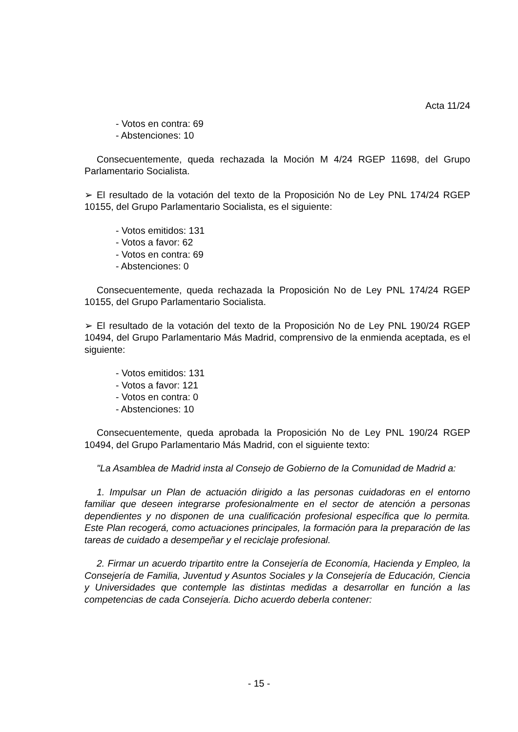Acta 11/24
- Votos en contra: 69
- Abstenciones: 10
Consecuentemente, queda rechazada la Moción M 4/24 RGEP 11698, del Grupo Parlamentario Socialista.
➢ El resultado de la votación del texto de la Proposición No de Ley PNL 174/24 RGEP 10155, del Grupo Parlamentario Socialista, es el siguiente:
- Votos emitidos: 131
- Votos a favor: 62
- Votos en contra: 69
- Abstenciones: 0
Consecuentemente, queda rechazada la Proposición No de Ley PNL 174/24 RGEP 10155, del Grupo Parlamentario Socialista.
➢ El resultado de la votación del texto de la Proposición No de Ley PNL 190/24 RGEP 10494, del Grupo Parlamentario Más Madrid, comprensivo de la enmienda aceptada, es el siguiente:
- Votos emitidos: 131
- Votos a favor: 121
- Votos en contra: 0
- Abstenciones: 10
Consecuentemente, queda aprobada la Proposición No de Ley PNL 190/24 RGEP 10494, del Grupo Parlamentario Más Madrid, con el siguiente texto:
"La Asamblea de Madrid insta al Consejo de Gobierno de la Comunidad de Madrid a:
1. Impulsar un Plan de actuación dirigido a las personas cuidadoras en el entorno familiar que deseen integrarse profesionalmente en el sector de atención a personas dependientes y no disponen de una cualificación profesional específica que lo permita. Este Plan recogerá, como actuaciones principales, la formación para la preparación de las tareas de cuidado a desempeñar y el reciclaje profesional.
2. Firmar un acuerdo tripartito entre la Consejería de Economía, Hacienda y Empleo, la Consejería de Familia, Juventud y Asuntos Sociales y la Consejería de Educación, Ciencia y Universidades que contemple las distintas medidas a desarrollar en función a las competencias de cada Consejería. Dicho acuerdo deberla contener:
- 15 -